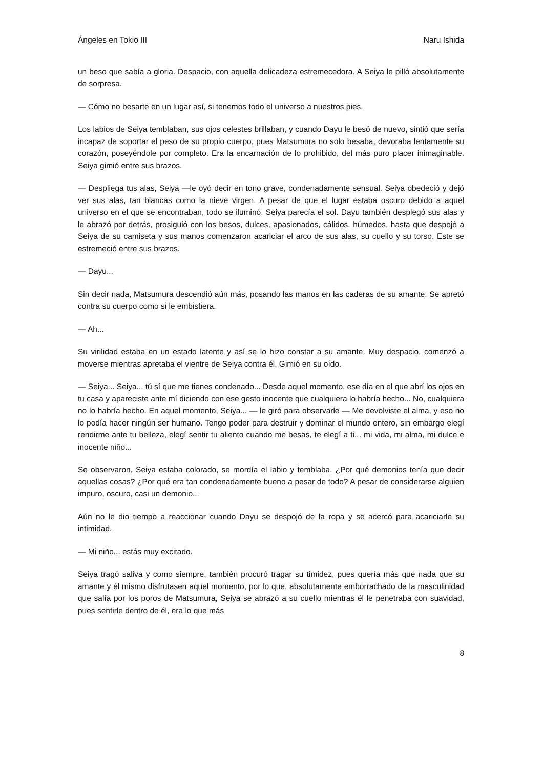Ángeles en Tokio III Naru Ishida
un beso que sabía a gloria. Despacio, con aquella delicadeza estremecedora. A Seiya le pilló absolutamente de sorpresa.
— Cómo no besarte en un lugar así, si tenemos todo el universo a nuestros pies.
Los labios de Seiya temblaban, sus ojos celestes brillaban, y cuando Dayu le besó de nuevo, sintió que sería incapaz de soportar el peso de su propio cuerpo, pues Matsumura no solo besaba, devoraba lentamente su corazón, poseyéndole por completo. Era la encarnación de lo prohibido, del más puro placer inimaginable. Seiya gimió entre sus brazos.
— Despliega tus alas, Seiya —le oyó decir en tono grave, condenadamente sensual. Seiya obedeció y dejó ver sus alas, tan blancas como la nieve virgen. A pesar de que el lugar estaba oscuro debido a aquel universo en el que se encontraban, todo se iluminó. Seiya parecía el sol. Dayu también desplegó sus alas y le abrazó por detrás, prosiguió con los besos, dulces, apasionados, cálidos, húmedos, hasta que despojó a Seiya de su camiseta y sus manos comenzaron acariciar el arco de sus alas, su cuello y su torso. Este se estremeció entre sus brazos.
— Dayu...
Sin decir nada, Matsumura descendió aún más, posando las manos en las caderas de su amante. Se apretó contra su cuerpo como si le embistiera.
— Ah...
Su virilidad estaba en un estado latente y así se lo hizo constar a su amante. Muy despacio, comenzó a moverse mientras apretaba el vientre de Seiya contra él. Gimió en su oído.
— Seiya... Seiya... tú sí que me tienes condenado... Desde aquel momento, ese día en el que abrí los ojos en tu casa y apareciste ante mí diciendo con ese gesto inocente que cualquiera lo habría hecho... No, cualquiera no lo habría hecho. En aquel momento, Seiya... — le giró para observarle — Me devolviste el alma, y eso no lo podía hacer ningún ser humano. Tengo poder para destruir y dominar el mundo entero, sin embargo elegí rendirme ante tu belleza, elegí sentir tu aliento cuando me besas, te elegí a ti... mi vida, mi alma, mi dulce e inocente niño...
Se observaron, Seiya estaba colorado, se mordía el labio y temblaba. ¿Por qué demonios tenía que decir aquellas cosas? ¿Por qué era tan condenadamente bueno a pesar de todo? A pesar de considerarse alguien impuro, oscuro, casi un demonio...
Aún no le dio tiempo a reaccionar cuando Dayu se despojó de la ropa y se acercó para acariciarle su intimidad.
— Mi niño... estás muy excitado.
Seiya tragó saliva y como siempre, también procuró tragar su timidez, pues quería más que nada que su amante y él mismo disfrutasen aquel momento, por lo que, absolutamente emborrachado de la masculinidad que salía por los poros de Matsumura, Seiya se abrazó a su cuello mientras él le penetraba con suavidad, pues sentirle dentro de él, era lo que más
8